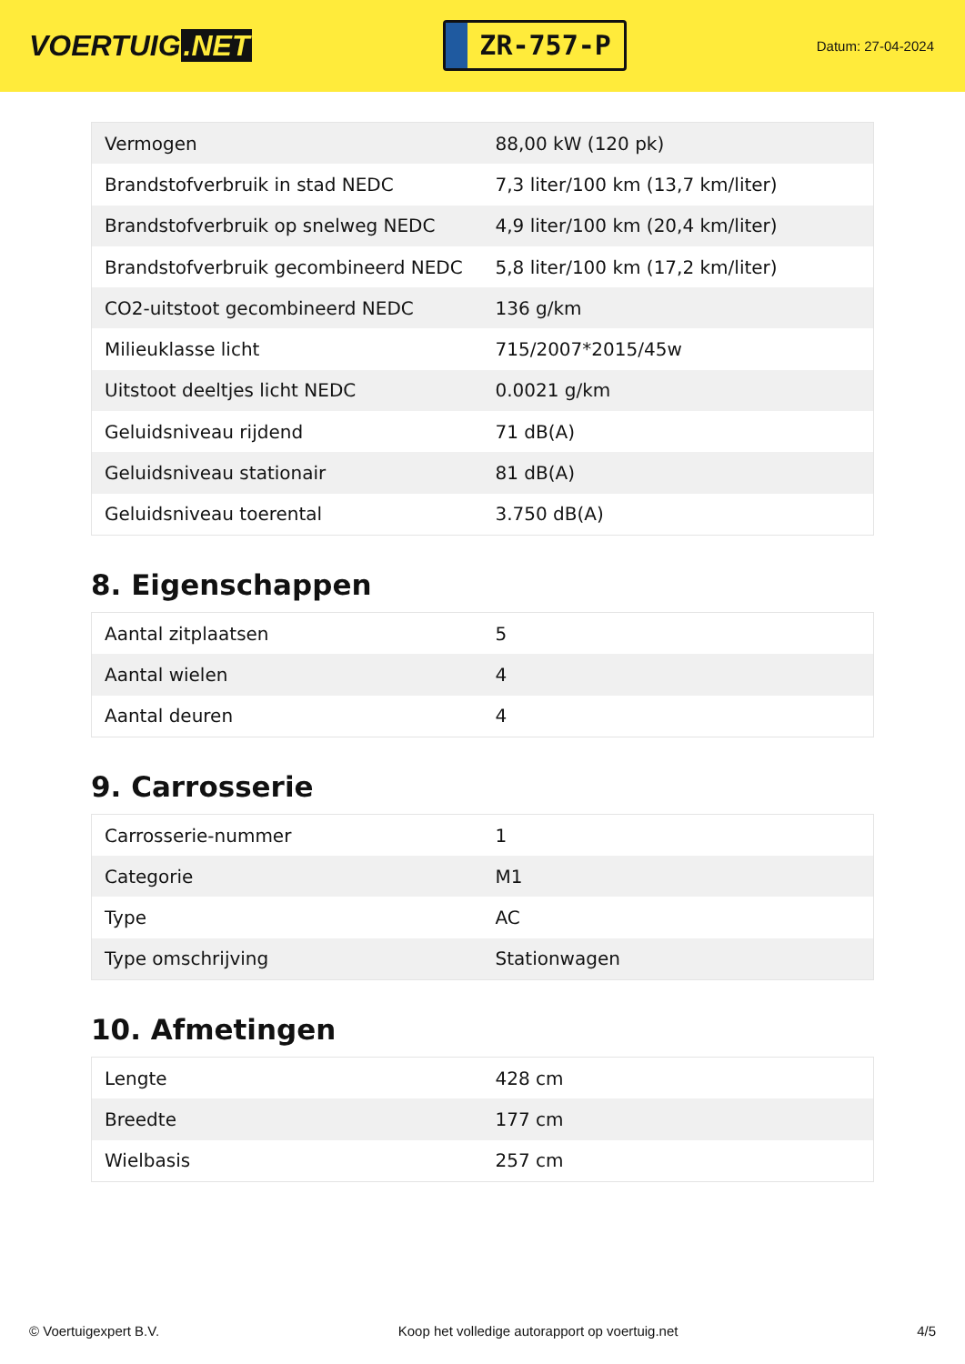VOERTUIG.NET
ZR-757-P
Datum: 27-04-2024
| Vermogen | 88,00 kW (120 pk) |
| Brandstofverbruik in stad NEDC | 7,3 liter/100 km (13,7 km/liter) |
| Brandstofverbruik op snelweg NEDC | 4,9 liter/100 km (20,4 km/liter) |
| Brandstofverbruik gecombineerd NEDC | 5,8 liter/100 km (17,2 km/liter) |
| CO2-uitstoot gecombineerd NEDC | 136 g/km |
| Milieuklasse licht | 715/2007*2015/45w |
| Uitstoot deeltjes licht NEDC | 0.0021 g/km |
| Geluidsniveau rijdend | 71 dB(A) |
| Geluidsniveau stationair | 81 dB(A) |
| Geluidsniveau toerental | 3.750 dB(A) |
8. Eigenschappen
| Aantal zitplaatsen | 5 |
| Aantal wielen | 4 |
| Aantal deuren | 4 |
9. Carrosserie
| Carrosserie-nummer | 1 |
| Categorie | M1 |
| Type | AC |
| Type omschrijving | Stationwagen |
10. Afmetingen
| Lengte | 428 cm |
| Breedte | 177 cm |
| Wielbasis | 257 cm |
© Voertuigexpert B.V. Koop het volledige autorapport op voertuig.net 4/5